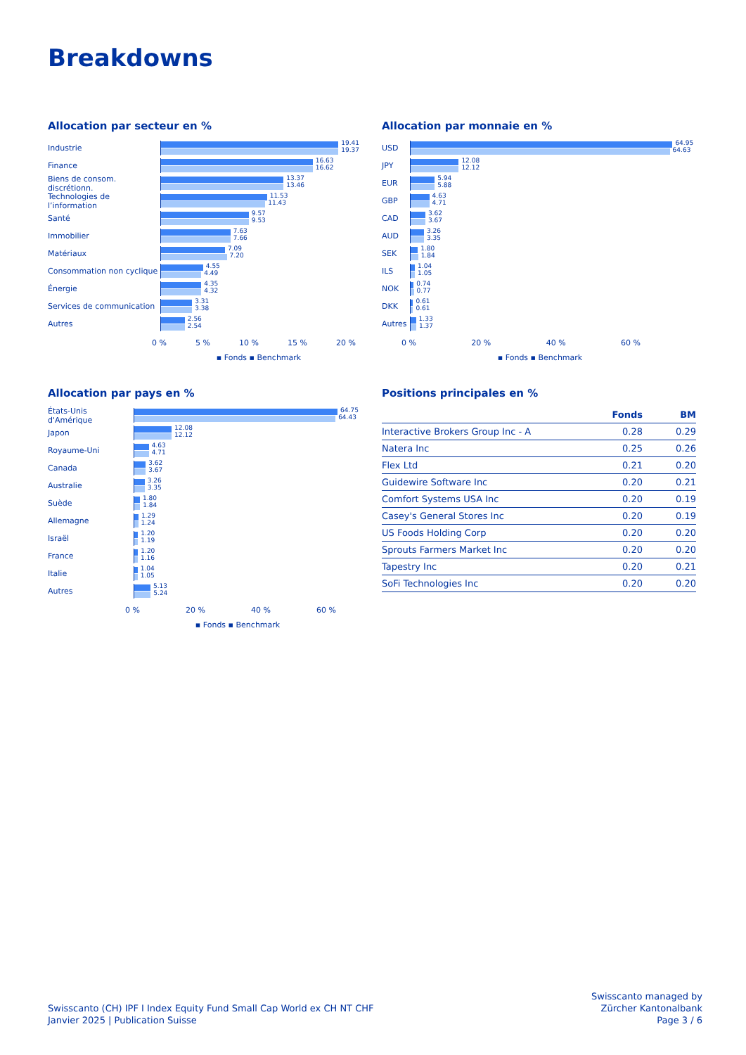Breakdowns
Allocation par secteur en %
Industrie
19.41
19.37
Finance
16.63
16.62
Biens de consom. discrétionn.
13.37
13.46
Technologies de l’information
11.53
11.43
Santé
9.57
9.53
Immobilier
7.63
7.66
Matériaux
7.09
7.20
Consommation non cyclique
4.55
4.49
Énergie
4.35
4.32
Services de communication
3.31
3.38
Autres
2.56
2.54
0 % 5 % 10 % 15 % 20 %
▪ Fonds ▪ Benchmark
Allocation par monnaie en %
USD
64.95
64.63
JPY
12.08
12.12
EUR
5.94
5.88
GBP
4.63
4.71
CAD
3.62
3.67
AUD
3.26
3.35
SEK
1.80
1.84
ILS
1.04
1.05
NOK
0.74
0.77
DKK
0.61
0.61
Autres
1.33
1.37
0 % 20 % 40 % 60 %
▪ Fonds ▪ Benchmark
Allocation par pays en %
États-Unis d'Amérique
64.75
64.43
Japon
12.08
12.12
Royaume-Uni
4.63
4.71
Canada
3.62
3.67
Australie
3.26
3.35
Suède
1.80
1.84
Allemagne
1.29
1.24
Israël
1.20
1.19
France
1.20
1.16
Italie
1.04
1.05
Autres
5.13
5.24
0 % 20 % 40 % 60 %
▪ Fonds ▪ Benchmark
Positions principales en %
| | Fonds | BM |
| --- | --- | --- |
| Interactive Brokers Group Inc - A | 0.28 | 0.29 |
| Natera Inc | 0.25 | 0.26 |
| Flex Ltd | 0.21 | 0.20 |
| Guidewire Software Inc | 0.20 | 0.21 |
| Comfort Systems USA Inc | 0.20 | 0.19 |
| Casey's General Stores Inc | 0.20 | 0.19 |
| US Foods Holding Corp | 0.20 | 0.20 |
| Sprouts Farmers Market Inc | 0.20 | 0.20 |
| Tapestry Inc | 0.20 | 0.21 |
| SoFi Technologies Inc | 0.20 | 0.20 |
Swisscanto (CH) IPF I Index Equity Fund Small Cap World ex CH NT CHF
Janvier 2025 | Publication Suisse
Swisscanto managed by
Zürcher Kantonalbank
Page 3 / 6